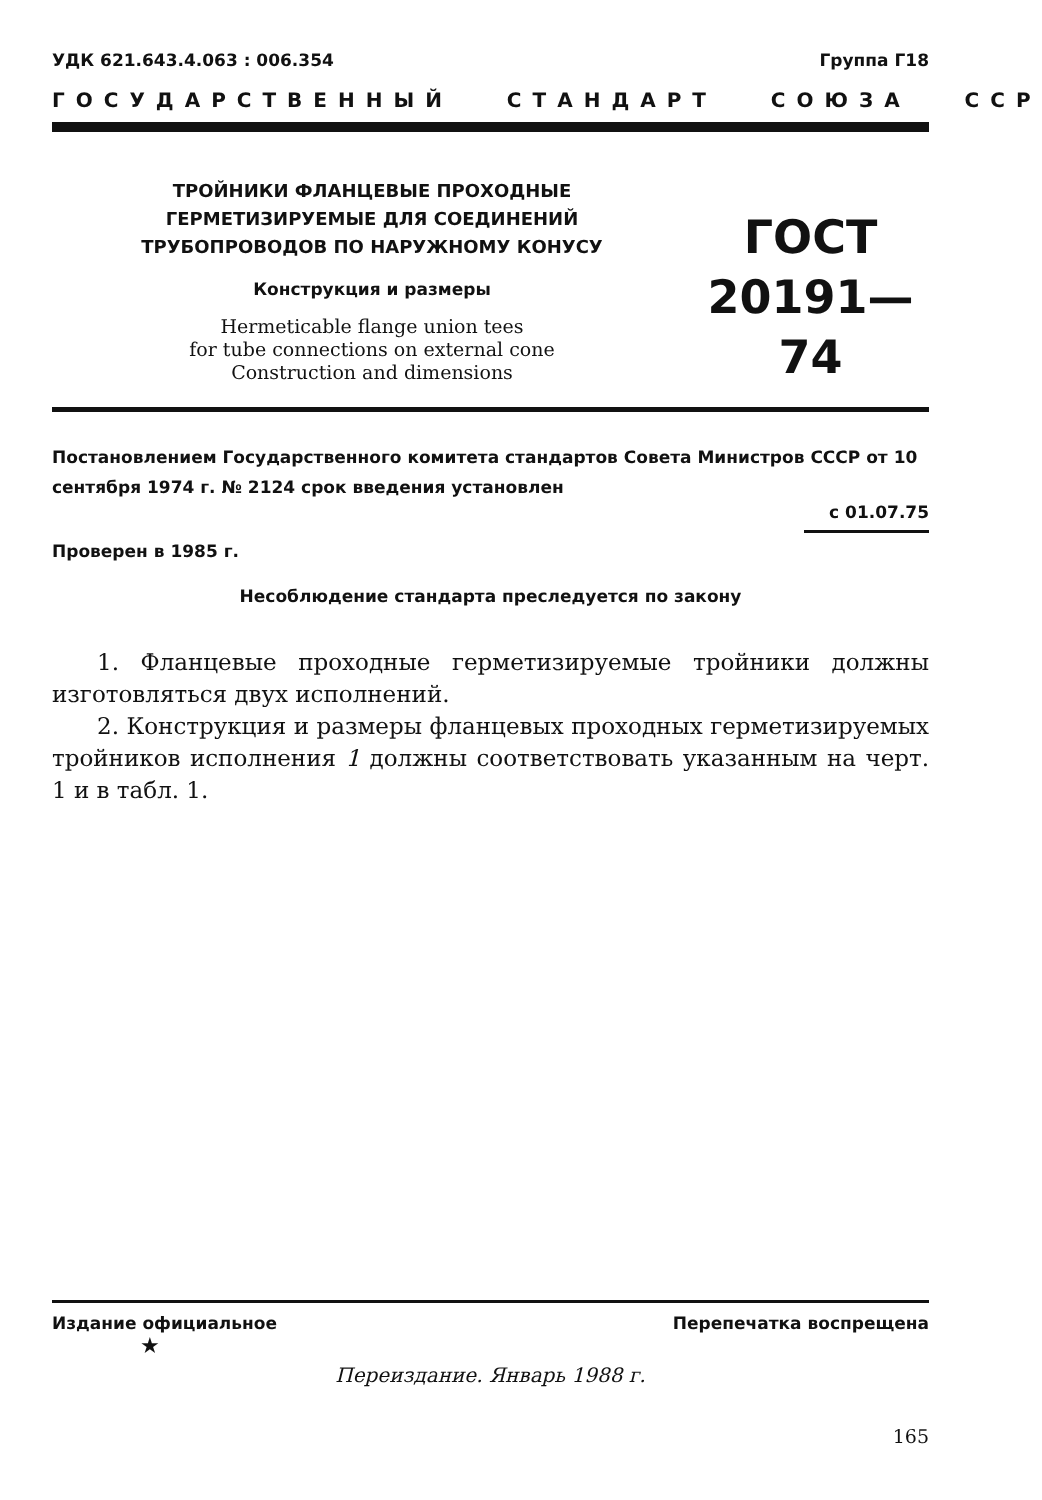УДК 621.643.4.063 : 006.354 Группа Г18
ГОСУДАРСТВЕННЫЙ СТАНДАРТ СОЮЗА ССР
ТРОЙНИКИ ФЛАНЦЕВЫЕ ПРОХОДНЫЕ
ГЕРМЕТИЗИРУЕМЫЕ ДЛЯ СОЕДИНЕНИЙ
ТРУБОПРОВОДОВ ПО НАРУЖНОМУ КОНУСУ
Конструкция и размеры
Hermeticable flange union tees
for tube connections on external cone
Construction and dimensions
ГОСТ
20191—74
Постановлением Государственного комитета стандартов Совета Министров СССР от 10 сентября 1974 г. № 2124 срок введения установлен
с 01.07.75
Проверен в 1985 г.
Несоблюдение стандарта преследуется по закону
1. Фланцевые проходные герметизируемые тройники должны изготовляться двух исполнений.
2. Конструкция и размеры фланцевых проходных герметизируемых тройников исполнения 1 должны соответствовать указанным на черт. 1 и в табл. 1.
Издание официальное Перепечатка воспрещена
★
Переиздание. Январь 1988 г.
165